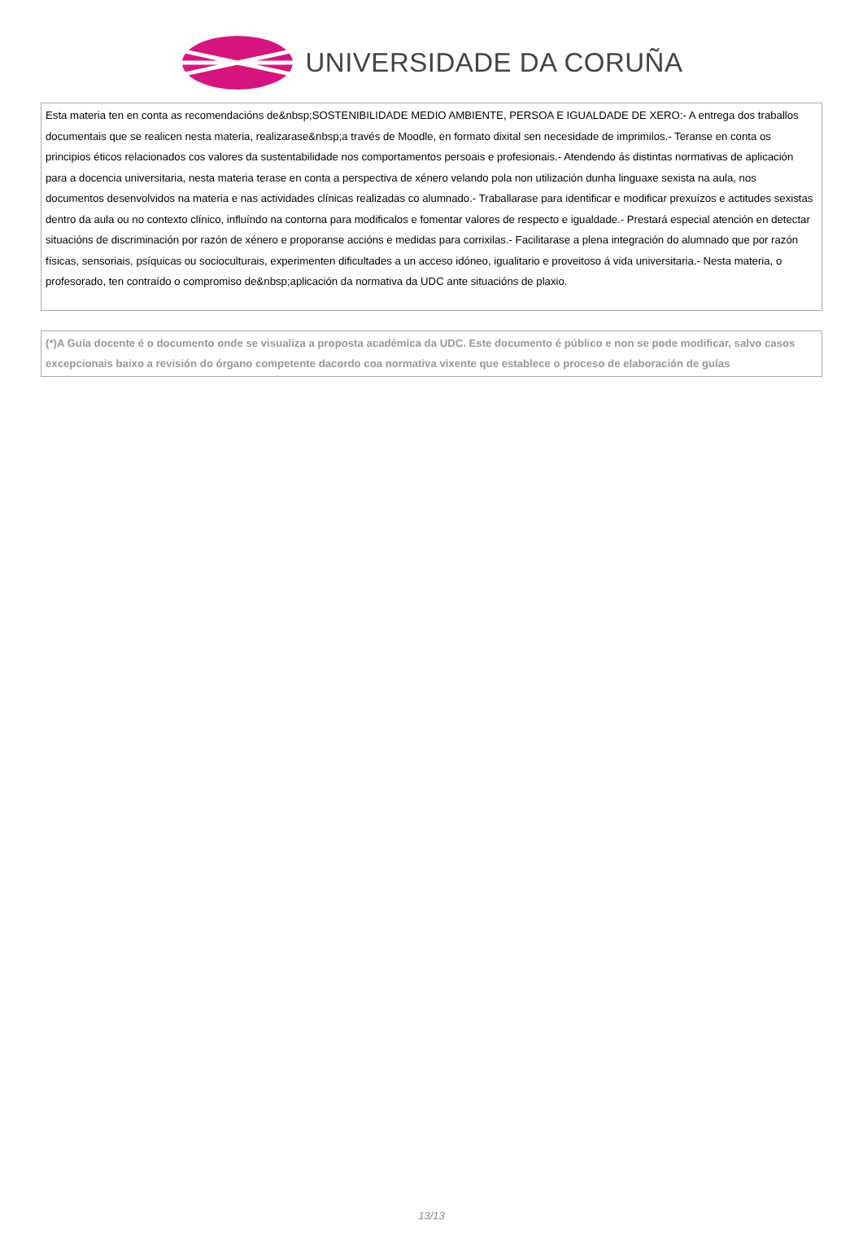UNIVERSIDADE DA CORUÑA
Esta materia ten en conta as recomendacións de&nbsp;SOSTENIBILIDADE MEDIO AMBIENTE, PERSOA E IGUALDADE DE XERO:- A entrega dos traballos documentais que se realicen nesta materia, realizarase&nbsp;a través de Moodle, en formato dixital sen necesidade de imprimilos.- Teranse en conta os principios éticos relacionados cos valores da sustentabilidade nos comportamentos persoais e profesionais.- Atendendo ás distintas normativas de aplicación para a docencia universitaria, nesta materia terase en conta a perspectiva de xénero velando pola non utilización dunha linguaxe sexista na aula, nos documentos desenvolvidos na materia e nas actividades clínicas realizadas co alumnado.- Traballarase para identificar e modificar prexuízos e actitudes sexistas dentro da aula ou no contexto clínico, influíndo na contorna para modificalos e fomentar valores de respecto e igualdade.- Prestará especial atención en detectar situacións de discriminación por razón de xénero e proporanse accións e medidas para corrixilas.- Facilitarase a plena integración do alumnado que por razón físicas, sensoriais, psíquicas ou socioculturais, experimenten dificultades a un acceso idóneo, igualitario e proveitoso á vida universitaria.- Nesta materia, o profesorado, ten contraído o compromiso de&nbsp;aplicación da normativa da UDC ante situacións de plaxio.
(*)A Guía docente é o documento onde se visualiza a proposta académica da UDC. Este documento é público e non se pode modificar, salvo casos excepcionais baixo a revisión do órgano competente dacordo coa normativa vixente que establece o proceso de elaboración de guías
13/13